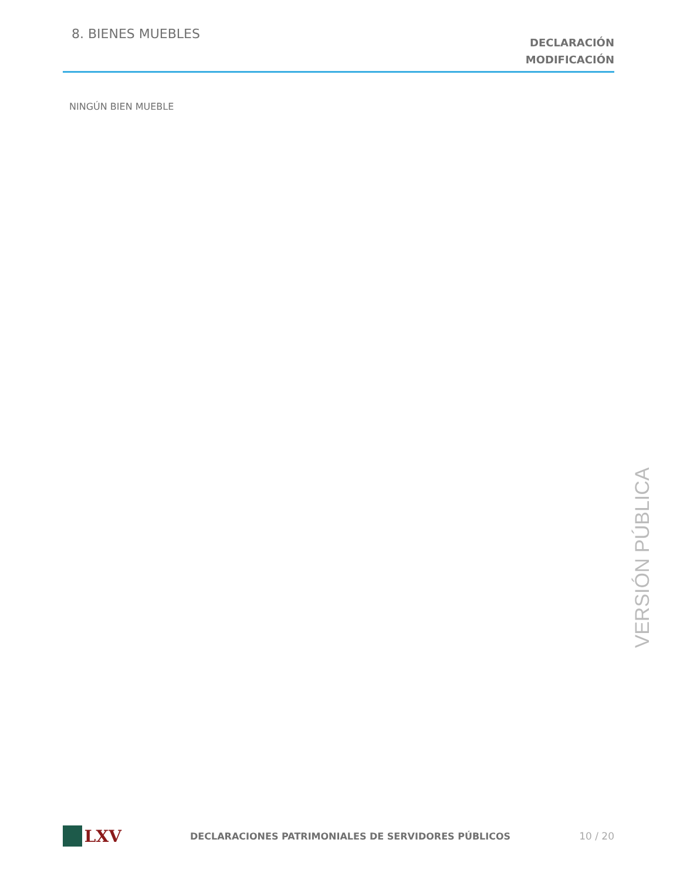8. BIENES MUEBLES
DECLARACIÓN
MODIFICACIÓN
NINGÚN BIEN MUEBLE
VERSIÓN PÚBLICA
LXV
DECLARACIONES PATRIMONIALES DE SERVIDORES PÚBLICOS
10 / 20